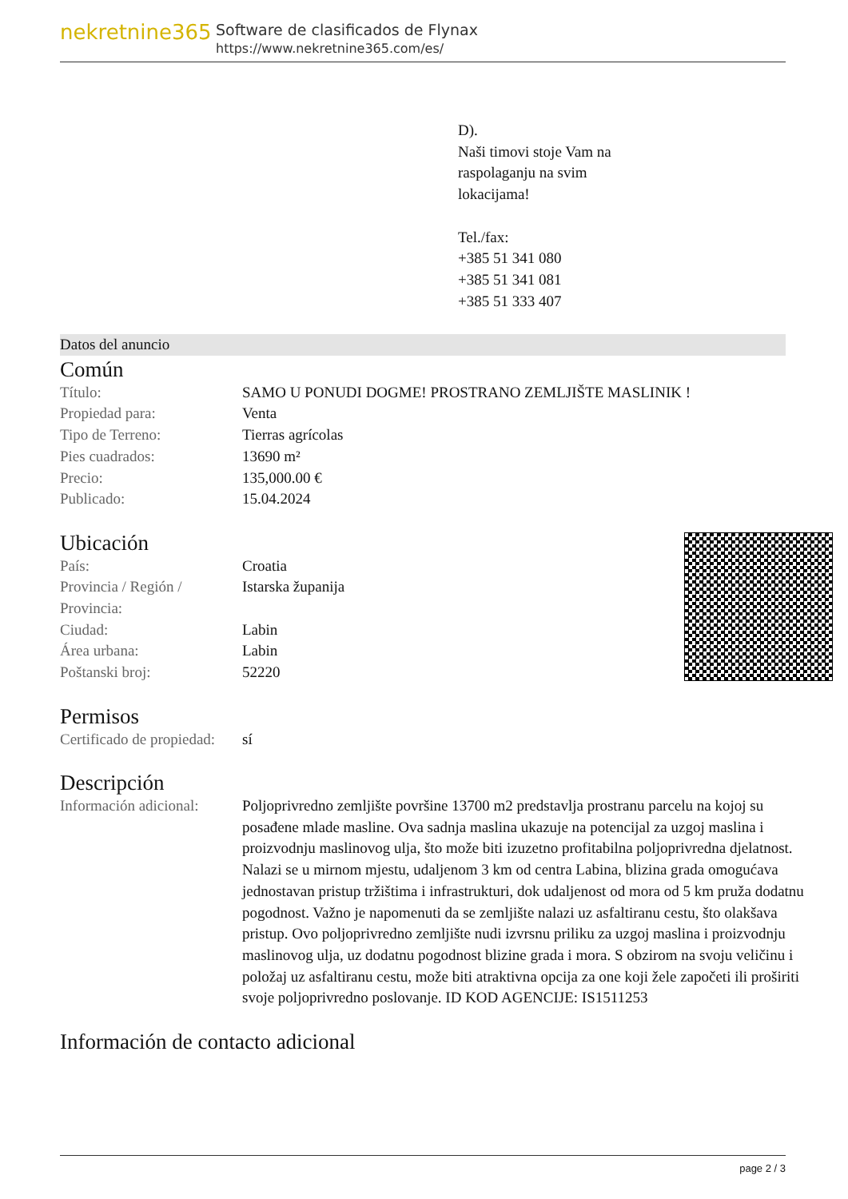nekretnine365
Software de clasificados de Flynax
https://www.nekretnine365.com/es/
D).
Naši timovi stoje Vam na
raspolaganju na svim
lokacijama!
Tel./fax:
+385 51 341 080
+385 51 341 081
+385 51 333 407
Datos del anuncio
Común
| Título: | SAMO U PONUDI DOGME! PROSTRANO ZEMLJIŠTE MASLINIK ! |
| Propiedad para: | Venta |
| Tipo de Terreno: | Tierras agrícolas |
| Pies cuadrados: | 13690 m² |
| Precio: | 135,000.00 € |
| Publicado: | 15.04.2024 |
Ubicación
| País: | Croatia |
| Provincia / Región / Provincia: | Istarska županija |
| Ciudad: | Labin |
| Área urbana: | Labin |
| Poštanski broj: | 52220 |
Permisos
| Certificado de propiedad: | sí |
Descripción
| Información adicional: | Poljoprivredno zemljište površine 13700 m2 predstavlja prostranu parcelu na kojoj su posađene mlade masline. Ova sadnja maslina ukazuje na potencijal za uzgoj maslina i proizvodnju maslinovog ulja, što može biti izuzetno profitabilna poljoprivredna djelatnost. Nalazi se u mirnom mjestu, udaljenom 3 km od centra Labina, blizina grada omogućava jednostavan pristup tržištima i infrastrukturi, dok udaljenost od mora od 5 km pruža dodatnu pogodnost. Važno je napomenuti da se zemljište nalazi uz asfaltiranu cestu, što olakšava pristup. Ovo poljoprivredno zemljište nudi izvrsnu priliku za uzgoj maslina i proizvodnju maslinovog ulja, uz dodatnu pogodnost blizine grada i mora. S obzirom na svoju veličinu i položaj uz asfaltiranu cestu, može biti atraktivna opcija za one koji žele započeti ili proširiti svoje poljoprivredno poslovanje. ID KOD AGENCIJE: IS1511253 |
Información de contacto adicional
page 2 / 3